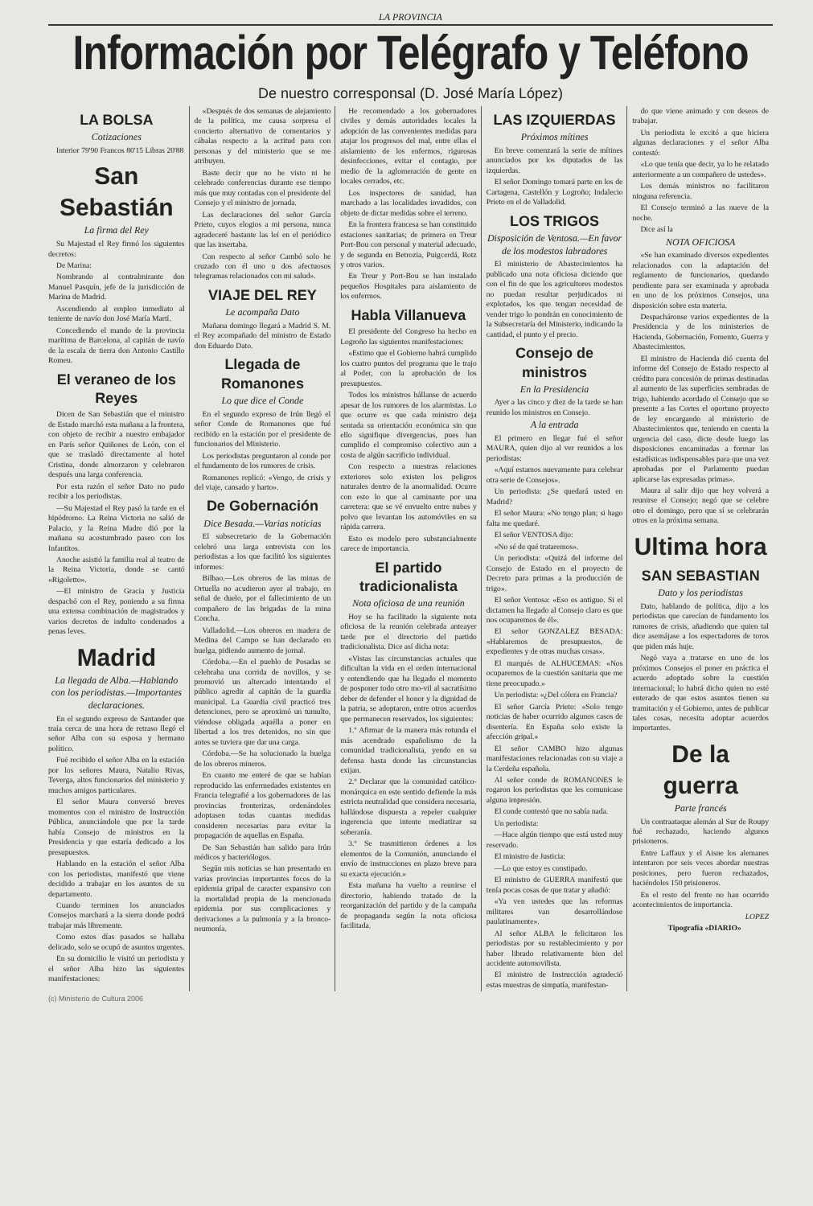LA PROVINCIA
Información por Telégrafo y Teléfono
De nuestro corresponsal (D. José María López)
LA BOLSA
Cotizaciones
Interior 79'90 Francos 80'15 Libras 20'88
San Sebastián
La firma del Rey
Su Majestad el Rey firmó los siguientes decretos:
De Marina:
Nombrando al contralmirante don Manuel Pasquín, jefe de la jurisdicción de Marina de Madrid.
Ascendiendo al empleo inmediato al teniente de navío don José María Martí.
Concediendo el mando de la provincia marítima de Barcelona, al capitán de navío de la escala de tierra don Antonio Castillo Romeu.
El veraneo de los Reyes
Dicen de San Sebastián que el ministro de Estado marchó esta mañana a la frontera, con objeto de recibir a nuestro embajador en París señor Quiñones de León, con el que se trasladó directamente al hotel Cristina, donde almorzaron y celebraron después una larga conferencia.
Por esta razón el señor Dato no pudo recibir a los periodistas.
—Su Majestad el Rey pasó la tarde en el hipódromo. La Reina Victoria no salió de Palacio, y la Reina Madre dió por la mañana su acostumbrado paseo con los Infantitos.
Anoche asistió la familia real al teatro de la Reina Victoria, donde se cantó «Rigoletto».
—El ministro de Gracia y Justicia despachó con el Rey, poniendo a su firma una extensa combinación de magistrados y varios decretos de indulto condenados a penas leves.
Madrid
La llegada de Alba.—Hablando con los periodistas.—Importantes declaraciones.
En el segundo expreso de Santander que traía cerca de una hora de retraso llegó el señor Alba con su esposa y hermano político.
Fué recibido el señor Alba en la estación por los señores Maura, Natalio Rivas, Teverga, altos funcionarios del ministerio y muchos amigos particulares.
El señor Maura conversó breves momentos con el ministro de Instrucción Pública, anunciándole que por la tarde había Consejo de ministros en la Presidencia y que estaría dedicado a los presupuestos.
Hablando en la estación el señor Alba con los periodistas, manifestó que viene decidido a trabajar en los asuntos de su departamento.
Cuando terminen los anunciados Consejos marchará a la sierra donde podrá trabajar más libremente.
Como estos días pasados se hallaba delicado, solo se ocupó de asuntos urgentes.
En su domicilio le visitó un periodista y el señor Alba hizo las siguientes manifestaciones:
«Después de dos semanas de alejamiento de la política, me causa sorpresa el concierto alternativo de comentarios y cábalas respecto a la actitud para con personas y del ministerio que se me atribuyen.
Baste decir que no he visto ni he celebrado conferencias durante ese tiempo más que muy contadas con el presidente del Consejo y el ministro de jornada.
Las declaraciones del señor García Prieto, cuyos elogios a mi persona, nunca agradeceré bastante las leí en el periódico que las insertaba.
Con respecto al señor Cambó solo he cruzado con él uno u dos afectuosos telegramas relacionados con mi salud».
VIAJE DEL REY
Le acompaña Dato
Mañana domingo llegará a Madrid S. M. el Rey acompañado del ministro de Estado don Eduardo Dato.
Llegada de Romanones
Lo que dice el Conde
En el segundo expreso de Irún llegó el señor Conde de Romanones que fué recibido en la estación por el presidente de funcionarios del Ministerio.
Los periodistas preguntaron al conde por el fundamento de los rumores de crisis.
Romanones replicó: «Vengo, de crisis y del viaje, cansado y harto».
De Gobernación
Dice Besada.—Varias noticias
El subsecretario de la Gobernación celebró una larga entrevista con los periodistas a los que facilitó los siguientes informes:
Bilbao.—Los obreros de las minas de Ortuella no acudieron ayer al trabajo, en señal de duelo, por el fallecimiento de un compañero de las brigadas de la mina Concha.
Valladolid.—Los obreros en madera de Medina del Campo se han declarado en huelga, pidiendo aumento de jornal.
Córdoba.—En el pueblo de Posadas se celebraba una corrida de novillos, y se promovió un altercado intentando el público agredir al capitán de la guardia municipal. La Guardia civil practicó tres detenciones, pero se aproximó un tumulto, viéndose obligada aquélla a poner en libertad a los tres detenidos, no sin que antes se tuviera que dar una carga.
Córdoba.—Se ha solucionado la huelga de los obreros mineros.
En cuanto me enteré de que se habían reproducido las enfermedades existentes en Francia telegrafié a los gobernadores de las provincias fronterizas, ordenándoles adoptasen todas cuantas medidas consideren necesarias para evitar la propagación de aquellas en España.
De San Sebastián han salido para Irún médicos y bacteriólogos.
Según mis noticias se han presentado en varias provincias importantes focos de la epidemia gripal de caracter expansivo con la mortalidad propia de la mencionada epidemia por sus complicaciones y derivaciones a la pulmonía y a la bronco-neumonía.
He recomendado a los gobernadores civiles y demás autoridades locales la adopción de las convenientes medidas para atajar los progresos del mal, entre ellas el aislamiento de los enfermos, rigurosas desinfecciones, evitar el contagio, por medio de la aglomeración de gente en locales cerrados, etc.
Los inspectores de sanidad, han marchado a las localidades invadidos, con objeto de dictar medidas sobre el terreno.
En la frontera francesa se han constituido estaciones sanitarias; de primera en Treur Port-Bou con personal y material adecuado, y de segunda en Betrozia, Puigcerdá, Rotz y otros varios.
En Treur y Port-Bou se han instalado pequeños Hospitales para aislamiento de los enfermos.
Habla Villanueva
El presidente del Congreso ha hecho en Logroño las siguientes manifestaciones:
«Estimo que el Gobierno habrá cumplido los cuatro puntos del programa que le trajo al Poder, con la aprobación de los presupuestos.
Todos los ministros hállanse de acuerdo apesar de los rumores de los alarmistas. Lo que ocurre es que cada ministro deja sentada su orientación económica sin que ello signifique divergencias, pues han cumplido el compromiso colectivo aun a costa de algún sacrificio individual.
Con respecto a nuestras relaciones exteriores solo existen los peligros naturales dentro de la anormalidad. Ocurre con esto lo que al caminante por una carretera: que se vé envuelto entre nubes y polvo que levantan los automóviles en su rápida carrera.
Esto es modelo pero substancialmente carece de importancia.
El partido tradicionalista
Nota oficiosa de una reunión
Hoy se ha facilitado la siguiente nota oficiosa de la reunión celebrada anteayer tarde por el directorio del partido tradicionalista. Dice así dicha nota:
«Vistas las circunstancias actuales que dificultan la vida en el orden internacional y entendiendo que ha llegado el momento de posponer todo otro mo-vil al sacratísimo deber de defender el honor y la dignidad de la patria, se adoptaron, entre otros acuerdos que permanecen reservados, los siguientes:
1.º Afirmar de la manera más rotunda el más acendrado españolismo de la comunidad tradicionalista, yendo en su defensa hasta donde las circunstancias exijan.
2.º Declarar que la comunidad católico-monárquica en este sentido defiende la más estricta neutralidad que considera necesaria, hallándose dispuesta a repeler cualquier ingerencia que intente mediatizar su soberanía.
3.º Se trasmitieron órdenes a los elementos de la Comunión, anunciando el envío de instrucciones en plazo breve para su exacta ejecución.»
Esta mañana ha vuelto a reunirse el directorio, habiendo tratado de la reorganización del partido y de la campaña de propaganda según la nota oficiosa facilitada.
LAS IZQUIERDAS
Próximos mítines
En breve comenzará la serie de mítines anunciados por los diputados de las izquierdas.
El señor Domingo tomará parte en los de Cartagena, Castellón y Logroño; Indalecio Prieto en el de Valladolid.
LOS TRIGOS
Disposición de Ventosa.—En favor de los modestos labradores
El ministerio de Abastecimientos ha publicado una nota oficiosa diciendo que con el fin de que los agricultores modestos no puedan resultar perjudicados ni explotados, los que tengan necesidad de vender trigo lo pondrán en conocimiento de la Subsecretaría del Ministerio, indicando la cantidad, el punto y el precio.
Consejo de ministros
En la Presidencia
Ayer a las cinco y diez de la tarde se han reunido los ministros en Consejo.
A la entrada
El primero en llegar fué el señor MAURA, quien dijo al ver reunidos a los periodistas:
«Aquí estamos nuevamente para celebrar otra serie de Consejos».
Un periodista: ¿Se quedará usted en Madrid?
El señor Maura: «No tengo plan; si hago falta me quedaré.
El señor VENTOSA dijo:
«No sé de qué trataremos».
Un periodista: «Quizá del informe del Consejo de Estado en el proyecto de Decreto para primas a la producción de trigo».
El señor Ventosa: «Eso es antiguo. Si el dictamen ha llegado al Consejo claro es que nos ocuparemos de él».
El señor GONZALEZ BESADA: «Hablaremos de presupuestos, de expedientes y de otras muchas cosas».
El marqués de ALHUCEMAS: «Nos ocuparemos de la cuestión sanitaria que me tiene preocupado.»
Un periodista: «¿Del cólera en Francia?
El señor García Prieto: «Solo tengo noticias de haber ocurrido algunos casos de disentería. En España solo existe la afección gripal.»
El señor CAMBO hizo algunas manifestaciones relacionadas con su viaje a la Cerdeña española.
Al señor conde de ROMANONES le rogaron los periodistas que les comunicase alguna impresión.
El conde contestó que no sabía nada.
Un periodista:
—Hace algún tiempo que está usted muy reservado.
El ministro de Justicia:
—Lo que estoy es constipado.
El ministro de GUERRA manifestó que tenía pocas cosas de que tratar y añadió:
«Ya ven ustedes que las reformas militares van desarrollándose paulatinamente».
Al señor ALBA le felicitaron los periodistas por su restablecimiento y por haber librado relativamente bien del accidente automovilista.
El ministro de Instrucción agradeció estas muestras de simpatía, manifestan-
do que viene animado y con deseos de trabajar.
Un periodista le excitó a que hiciera algunas declaraciones y el señor Alba contestó:
«Lo que tenía que decir, ya lo he relatado anteriormente a un compañero de ustedes».
Los demás ministros no facilitaron ninguna referencia.
El Consejo terminó a las nueve de la noche.
Dice así la
NOTA OFICIOSA
«Se han examinado diversos expedientes relacionados con la adaptación del reglamento de funcionarios, quedando pendiente para ser examinada y aprobada en uno de los próximos Consejos, una disposición sobre esta materia.
Despacháronse varios expedientes de la Presidencia y de los ministerios de Hacienda, Gobernación, Fomento, Guerra y Abastecimientos.
El ministro de Hacienda dió cuenta del informe del Consejo de Estado respecto al crédito para concesión de primas destinadas al aumento de las superficies sembradas de trigo, habiendo acordado el Consejo que se presente a las Cortes el oportuno proyecto de ley encargando al ministerio de Abastecimientos que, teniendo en cuenta la urgencia del caso, dicte desde luego las disposiciones encaminadas a formar las estadísticas indispensables para que una vez aprobadas por el Parlamento puedan aplicarse las expresadas primas».
Maura al salir dijo que hoy volverá a reunirse el Consejo; negó que se celebre otro el domingo, pero que sí se celebrarán otros en la próxima semana.
Ultima hora
SAN SEBASTIAN
Dato y los periodistas
Dato, hablando de política, dijo a los periodistas que carecían de fundamento los rumores de crisis, añadiendo que quien tal dice asemájase a los espectadores de toros que piden más huje.
Negó vaya a tratarse en uno de los próximos Consejos el poner en práctica el acuerdo adoptado sobre la cuestión internacional; lo habrá dicho quien no esté enterado de que estos asuntos tienen su tramitación y el Gobierno, antes de publicar tales cosas, necesita adoptar acuerdos importantes.
De la guerra
Parte francés
Un contraataque alemán al Sur de Roupy fué rechazado, haciendo algunos prisioneros.
Entre Laffaux y el Aisne los alemanes intentaron por seis veces abordar nuestras posiciones, pero fueron rechazados, haciéndoles 150 prisioneros.
En el resto del frente no han ocurrido acontecimientos de importancia.
LOPEZ
Tipografía «DIARIO»
(c) Ministerio de Cultura 2006